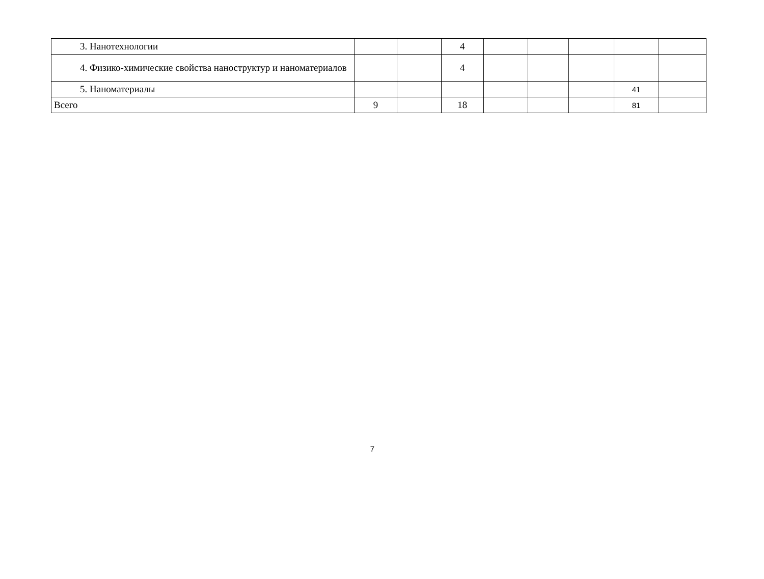| 3. Нанотехнологии | | | 4 | | | | | |
| 4. Физико-химические свойства наноструктур и наноматериалов | | | 4 | | | | | |
| 5. Наноматериалы | | | | | | | 41 | |
| Всего | 9 | | 18 | | | | 81 | |
7